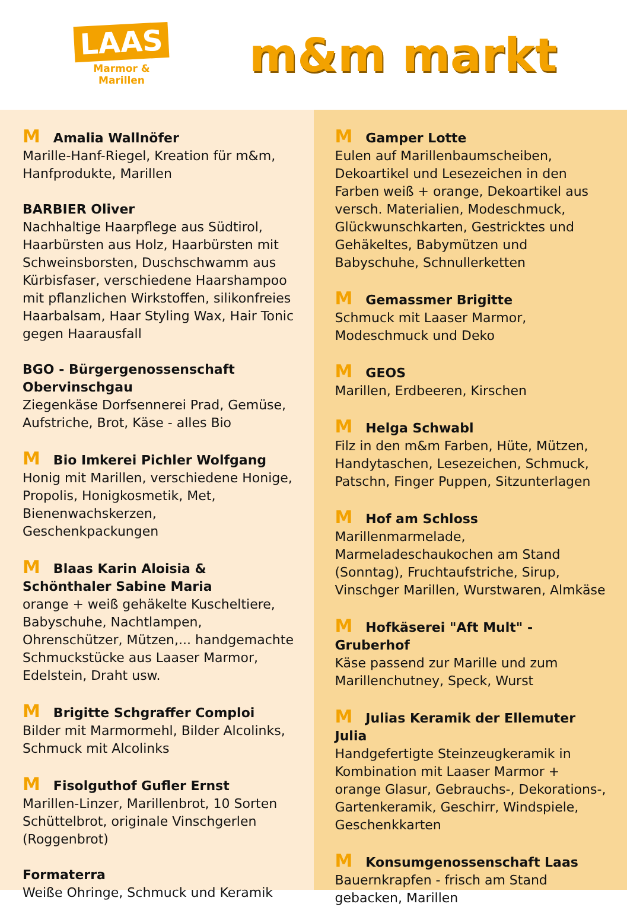LAAS
Marmor & Marillen
m&m markt
M Amalia Wallnöfer
Marille-Hanf-Riegel, Kreation für m&m, Hanfprodukte, Marillen
BARBIER Oliver
Nachhaltige Haarpflege aus Südtirol, Haarbürsten aus Holz, Haarbürsten mit Schweinsborsten, Duschschwamm aus Kürbisfaser, verschiedene Haarshampoo mit pflanzlichen Wirkstoffen, silikonfreies Haarbalsam, Haar Styling Wax, Hair Tonic gegen Haarausfall
BGO - Bürgergenossenschaft Obervinschgau
Ziegenkäse Dorfsennerei Prad, Gemüse, Aufstriche, Brot, Käse - alles Bio
M Bio Imkerei Pichler Wolfgang
Honig mit Marillen, verschiedene Honige, Propolis, Honigkosmetik, Met, Bienenwachskerzen, Geschenkpackungen
M Blaas Karin Aloisia & Schönthaler Sabine Maria
orange + weiß gehäkelte Kuscheltiere, Babyschuhe, Nachtlampen, Ohrenschützer, Mützen,... handgemachte Schmuckstücke aus Laaser Marmor, Edelstein, Draht usw.
M Brigitte Schgraffer Comploi
Bilder mit Marmormehl, Bilder Alcolinks, Schmuck mit Alcolinks
M Fisolguthof Gufler Ernst
Marillen-Linzer, Marillenbrot, 10 Sorten Schüttelbrot, originale Vinschgerlen (Roggenbrot)
Formaterra
Weiße Ohringe, Schmuck und Keramik
M Gamper Lotte
Eulen auf Marillenbaumscheiben, Dekoartikel und Lesezeichen in den Farben weiß + orange, Dekoartikel aus versch. Materialien, Modeschmuck, Glückwunschkarten, Gestricktes und Gehäkeltes, Babymützen und Babyschuhe, Schnullerketten
M Gemassmer Brigitte
Schmuck mit Laaser Marmor, Modeschmuck und Deko
M GEOS
Marillen, Erdbeeren, Kirschen
M Helga Schwabl
Filz in den m&m Farben, Hüte, Mützen, Handytaschen, Lesezeichen, Schmuck, Patschn, Finger Puppen, Sitzunterlagen
M Hof am Schloss
Marillenmarmelade, Marmeladeschaukochen am Stand (Sonntag), Fruchtaufstriche, Sirup, Vinschger Marillen, Wurstwaren, Almkäse
M Hofkäserei "Aft Mult" - Gruberhof
Käse passend zur Marille und zum Marillenchutney, Speck, Wurst
M Julias Keramik der Ellemuter Julia
Handgefertigte Steinzeugkeramik in Kombination mit Laaser Marmor + orange Glasur, Gebrauchs-, Dekorations-, Gartenkeramik, Geschirr, Windspiele, Geschenkkarten
M Konsumgenossenschaft Laas
Bauernkrapfen - frisch am Stand gebacken, Marillen